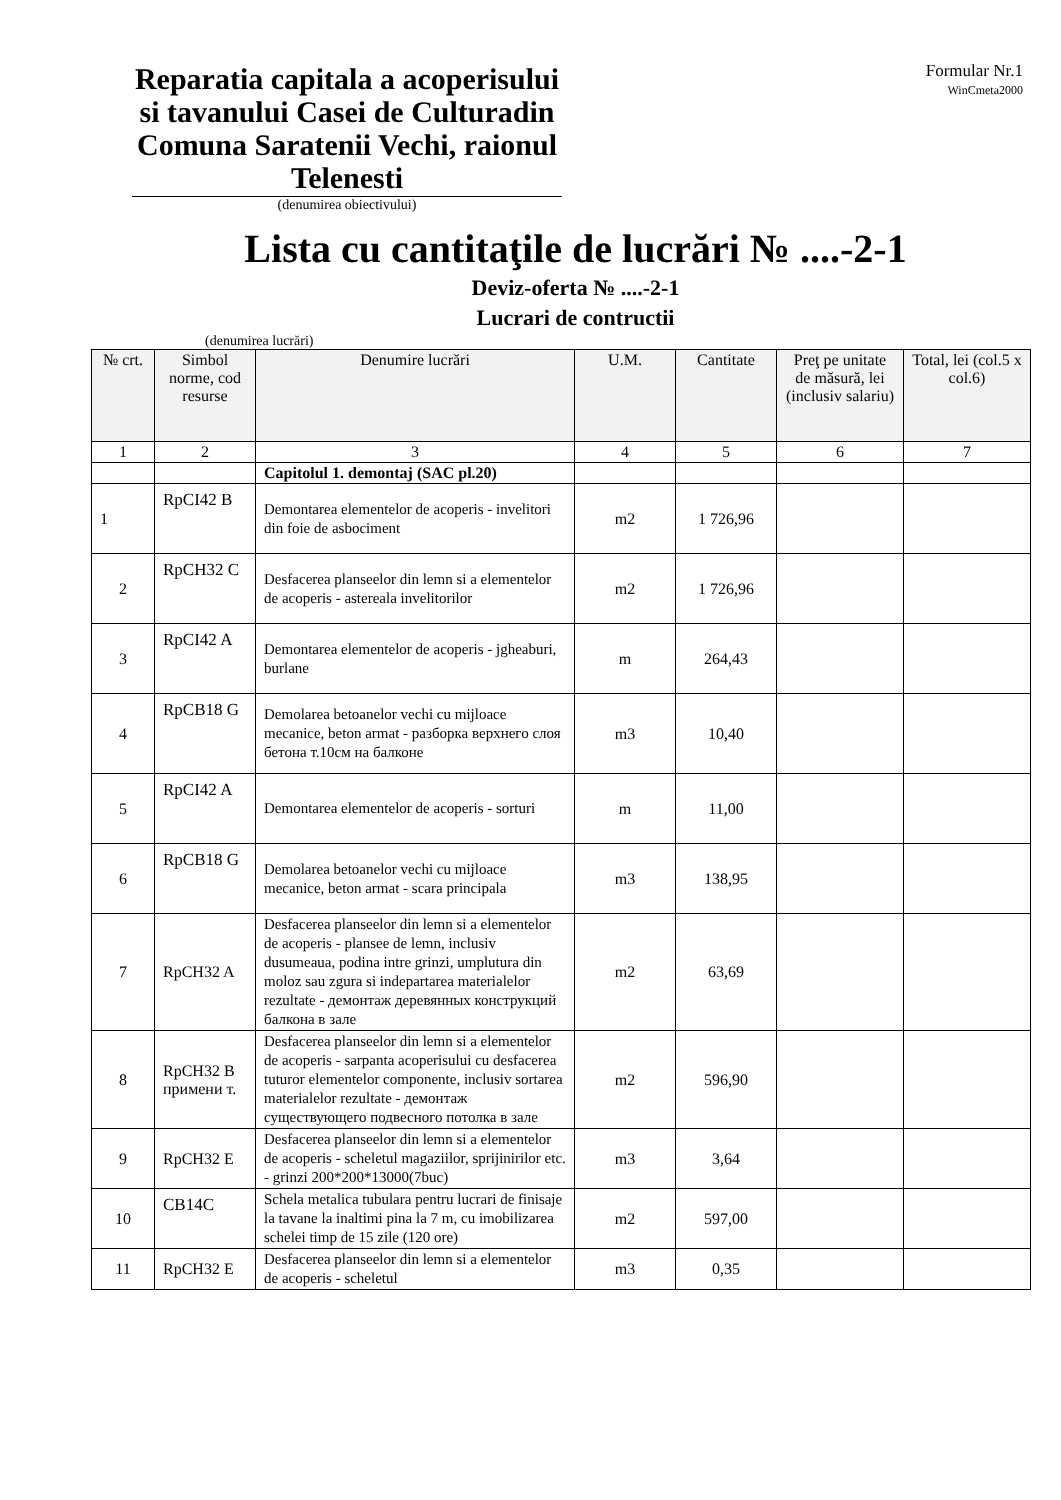Reparatia capitala a acoperisului si tavanului Casei de Culturadin Comuna Saratenii Vechi, raionul Telenesti
(denumirea obiectivului)
Formular Nr.1
WinCmeta2000
Lista cu cantitaţile de lucrări № ....-2-1
Deviz-oferta № ....-2-1
Lucrari de contructii
(denumirea lucrări)
| № crt. | Simbol norme, cod resurse | Denumire lucrări | U.M. | Cantitate | Preţ pe unitate de măsură, lei (inclusiv salariu) | Total, lei (col.5 x col.6) |
| --- | --- | --- | --- | --- | --- | --- |
| 1 | 2 | 3 | 4 | 5 | 6 | 7 |
| | | Capitolul 1. demontaj (SAC pl.20) | | | | |
| 1 | RpCI42 B | Demontarea elementelor de acoperis - invelitori din foie de asbociment | m2 | 1 726,96 | | |
| 2 | RpCH32 C | Desfacerea planseelor din lemn si a elementelor de acoperis - astereala invelitorilor | m2 | 1 726,96 | | |
| 3 | RpCI42 A | Demontarea elementelor de acoperis - jgheaburi, burlane | m | 264,43 | | |
| 4 | RpCB18 G | Demolarea betoanelor vechi cu mijloace mecanice, beton armat - разборка верхнего слоя бетона т.10см на балконе | m3 | 10,40 | | |
| 5 | RpCI42 A | Demontarea elementelor de acoperis - sorturi | m | 11,00 | | |
| 6 | RpCB18 G | Demolarea betoanelor vechi cu mijloace mecanice, beton armat - scara principala | m3 | 138,95 | | |
| 7 | RpCH32 A | Desfacerea planseelor din lemn si a elementelor de acoperis - plansee de lemn, inclusiv dusumeaua, podina intre grinzi, umplutura din moloz sau zgura si indepartarea materialelor rezultate - демонтаж деревянных конструкций балкона в зале | m2 | 63,69 | | |
| 8 | RpCH32 B примени т. | Desfacerea planseelor din lemn si a elementelor de acoperis - sarpanta acoperisului cu desfacerea tuturor elementelor componente, inclusiv sortarea materialelor rezultate - демонтаж существующего подвесного потолка в зале | m2 | 596,90 | | |
| 9 | RpCH32 E | Desfacerea planseelor din lemn si a elementelor de acoperis - scheletul magaziilor, sprijinirilor etc. - grinzi 200*200*13000(7buc) | m3 | 3,64 | | |
| 10 | CB14C | Schela metalica tubulara pentru lucrari de finisaje la tavane la inaltimi pina la 7 m, cu imobilizarea schelei timp de 15 zile (120 ore) | m2 | 597,00 | | |
| 11 | RpCH32 E | Desfacerea planseelor din lemn si a elementelor de acoperis - scheletul | m3 | 0,35 | | |